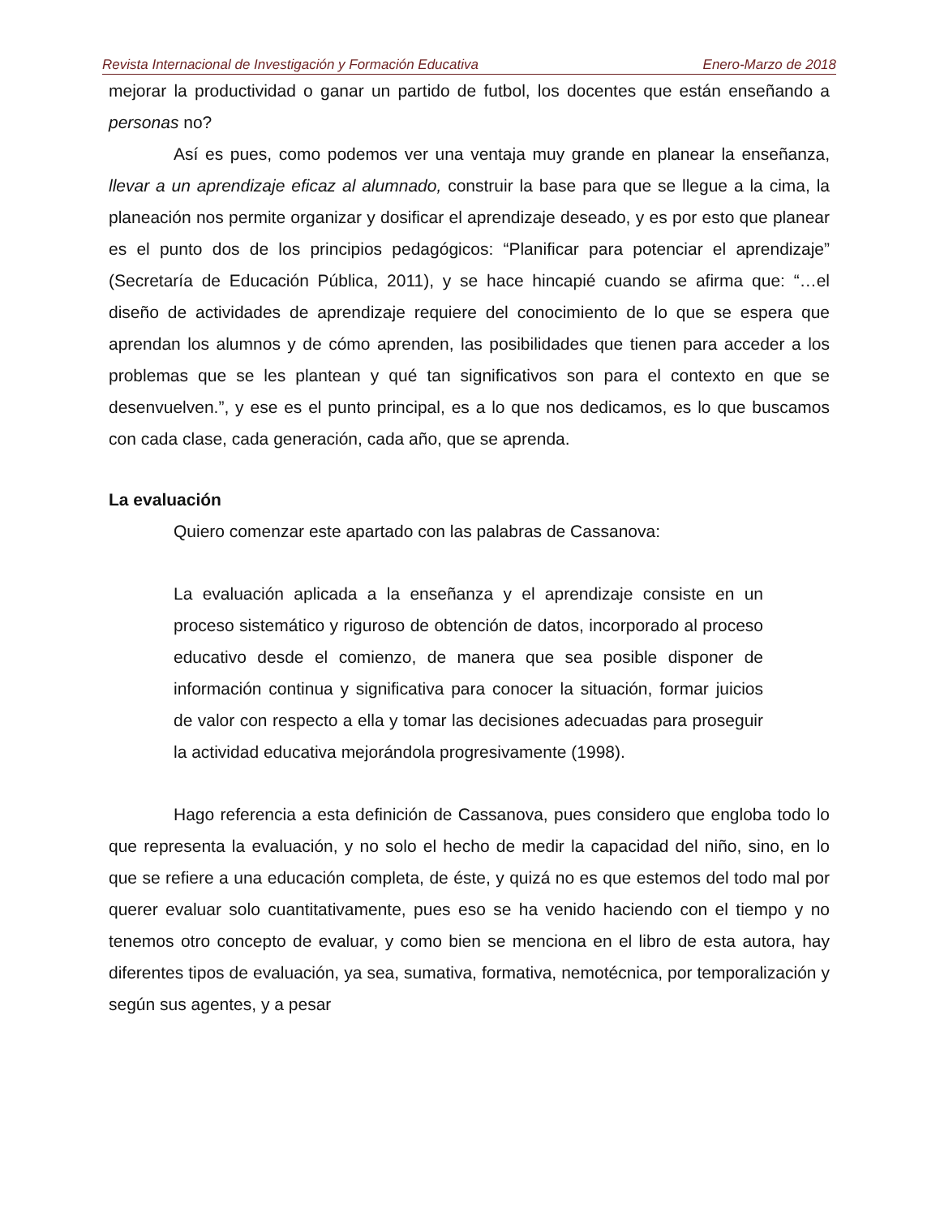Revista Internacional de Investigación y Formación Educativa Enero-Marzo de 2018
mejorar la productividad o ganar un partido de futbol, los docentes que están enseñando a personas no?
Así es pues, como podemos ver una ventaja muy grande en planear la enseñanza, llevar a un aprendizaje eficaz al alumnado, construir la base para que se llegue a la cima, la planeación nos permite organizar y dosificar el aprendizaje deseado, y es por esto que planear es el punto dos de los principios pedagógicos: “Planificar para potenciar el aprendizaje” (Secretaría de Educación Pública, 2011), y se hace hincapié cuando se afirma que: “…el diseño de actividades de aprendizaje requiere del conocimiento de lo que se espera que aprendan los alumnos y de cómo aprenden, las posibilidades que tienen para acceder a los problemas que se les plantean y qué tan significativos son para el contexto en que se desenvuelven.”, y ese es el punto principal, es a lo que nos dedicamos, es lo que buscamos con cada clase, cada generación, cada año, que se aprenda.
La evaluación
Quiero comenzar este apartado con las palabras de Cassanova:
La evaluación aplicada a la enseñanza y el aprendizaje consiste en un proceso sistemático y riguroso de obtención de datos, incorporado al proceso educativo desde el comienzo, de manera que sea posible disponer de información continua y significativa para conocer la situación, formar juicios de valor con respecto a ella y tomar las decisiones adecuadas para proseguir la actividad educativa mejorándola progresivamente (1998).
Hago referencia a esta definición de Cassanova, pues considero que engloba todo lo que representa la evaluación, y no solo el hecho de medir la capacidad del niño, sino, en lo que se refiere a una educación completa, de éste, y quizá no es que estemos del todo mal por querer evaluar solo cuantitativamente, pues eso se ha venido haciendo con el tiempo y no tenemos otro concepto de evaluar, y como bien se menciona en el libro de esta autora, hay diferentes tipos de evaluación, ya sea, sumativa, formativa, nemotécnica, por temporalización y según sus agentes, y a pesar